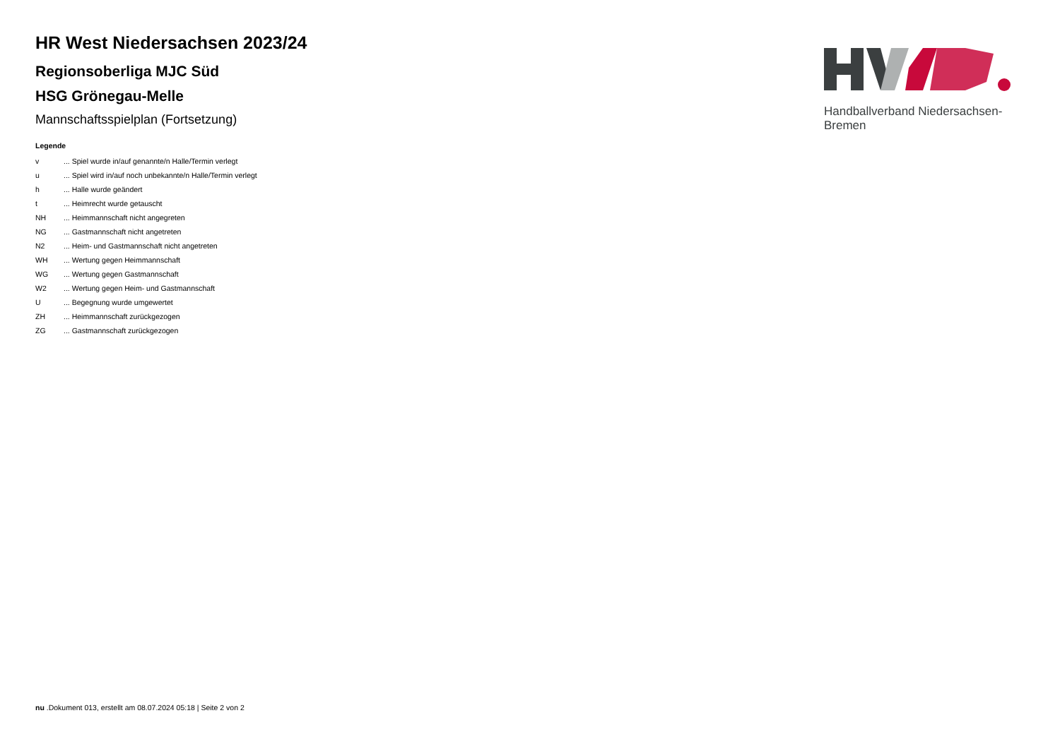Handballverband Niedersachsen-Bremen
HR West Niedersachsen 2023/24
Regionsoberliga MJC Süd
HSG Grönegau-Melle
Mannschaftsspielplan (Fortsetzung)
Legende
| v | ... Spiel wurde in/auf genannte/n Halle/Termin verlegt |
| u | ... Spiel wird in/auf noch unbekannte/n Halle/Termin verlegt |
| h | ... Halle wurde geändert |
| t | ... Heimrecht wurde getauscht |
| NH | ... Heimmannschaft nicht angegreten |
| NG | ... Gastmannschaft nicht angetreten |
| N2 | ... Heim- und Gastmannschaft nicht angetreten |
| WH | ... Wertung gegen Heimmannschaft |
| WG | ... Wertung gegen Gastmannschaft |
| W2 | ... Wertung gegen Heim- und Gastmannschaft |
| U | ... Begegnung wurde umgewertet |
| ZH | ... Heimmannschaft zurückgezogen |
| ZG | ... Gastmannschaft zurückgezogen |
nu .Dokument 013, erstellt am 08.07.2024 05:18 | Seite 2 von 2